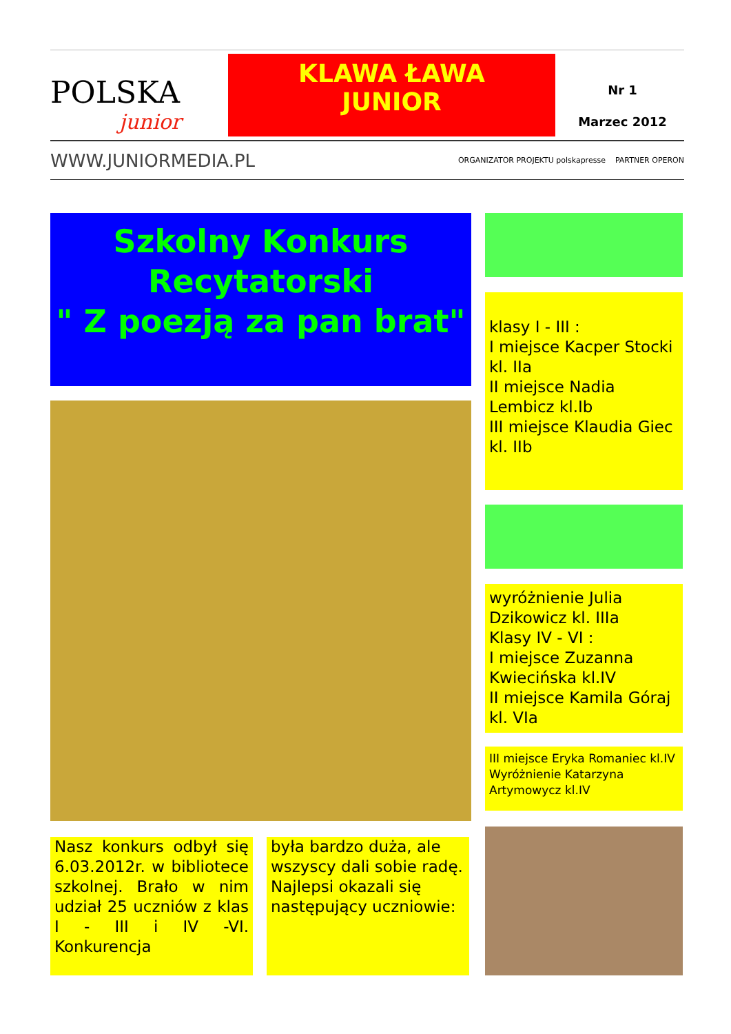POLSKA
junior
KLAWA ŁAWA
JUNIOR
Nr 1
Marzec 2012
WWW.JUNIORMEDIA.PL ORGANIZATOR PROJEKTU polskapresse PARTNER OPERON
Szkolny Konkurs Recytatorski
" Z poezją za pan brat"
klasy I - III :
I miejsce Kacper Stocki kl. IIa
II miejsce Nadia Lembicz kl.Ib
III miejsce Klaudia Giec kl. IIb
wyróżnienie Julia Dzikowicz kl. IIIa
Klasy IV - VI :
I miejsce Zuzanna Kwiecińska kl.IV
II miejsce Kamila Góraj kl. VIa
III miejsce Eryka Romaniec kl.IV Wyróżnienie Katarzyna Artymowycz kl.IV
Nasz konkurs odbył się 6.03.2012r. w bibliotece szkolnej. Brało w nim udział 25 uczniów z klas I - III i IV -VI. Konkurencja
była bardzo duża, ale wszyscy dali sobie radę. Najlepsi okazali się następujący uczniowie: